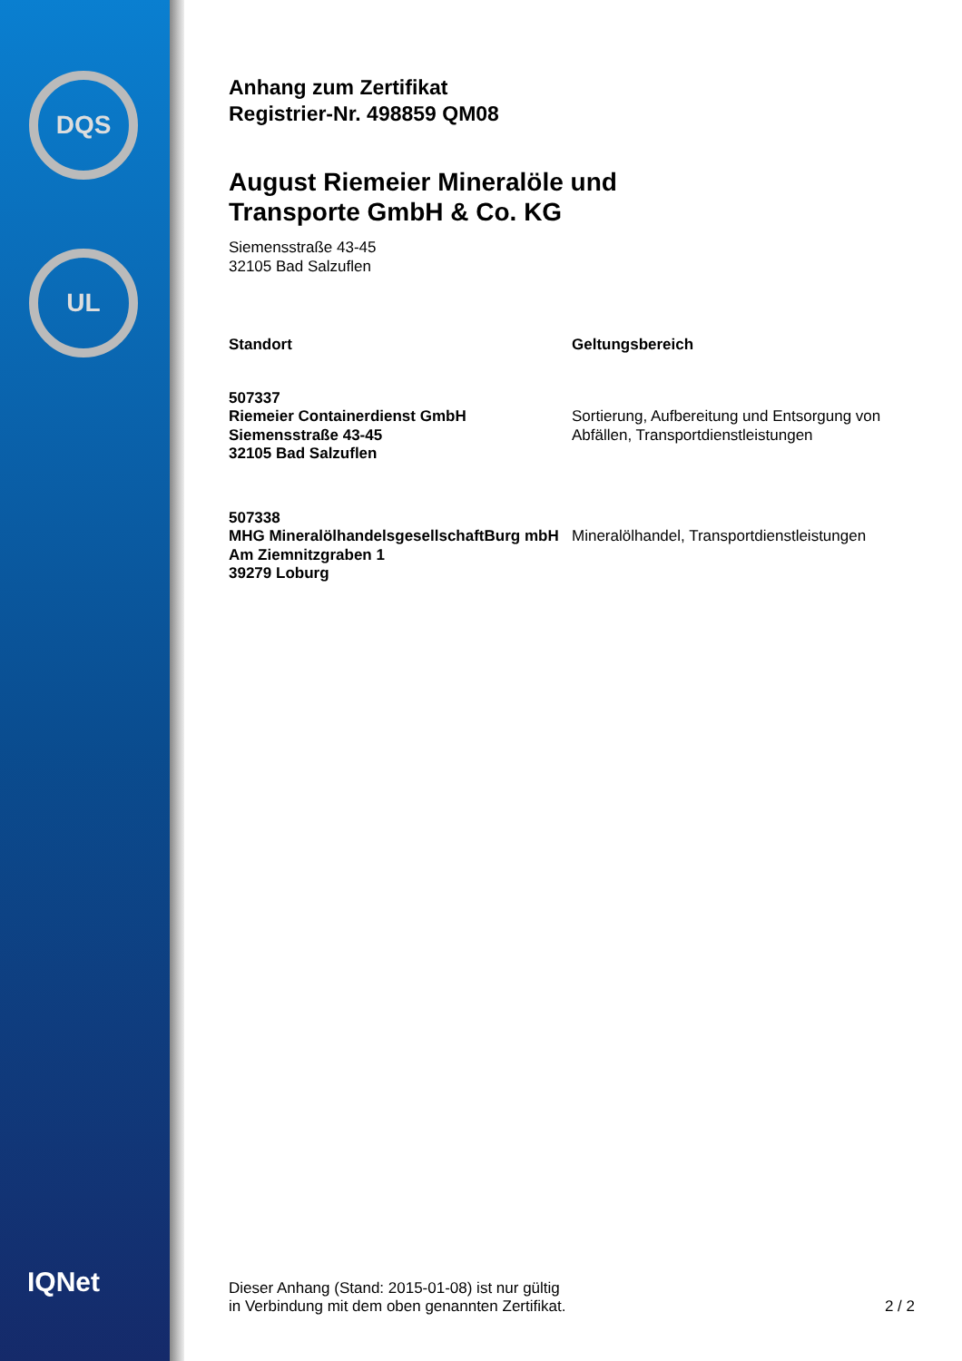DQS
UL
IQNet
Anhang zum Zertifikat
Registrier-Nr. 498859 QM08
August Riemeier Mineralöle und
Transporte GmbH & Co. KG
Siemensstraße 43-45
32105 Bad Salzuflen
| Standort | Geltungsbereich |
| --- | --- |
| 507337 Riemeier Containerdienst GmbH Siemensstraße 43-45 32105 Bad Salzuflen | Sortierung, Aufbereitung und Entsorgung von Abfällen, Transportdienstleistungen |
| 507338 MHG MineralölhandelsgesellschaftBurg mbH Am Ziemnitzgraben 1 39279 Loburg | Mineralölhandel, Transportdienstleistungen |
Dieser Anhang (Stand: 2015-01-08) ist nur gültig
in Verbindung mit dem oben genannten Zertifikat.
2 / 2